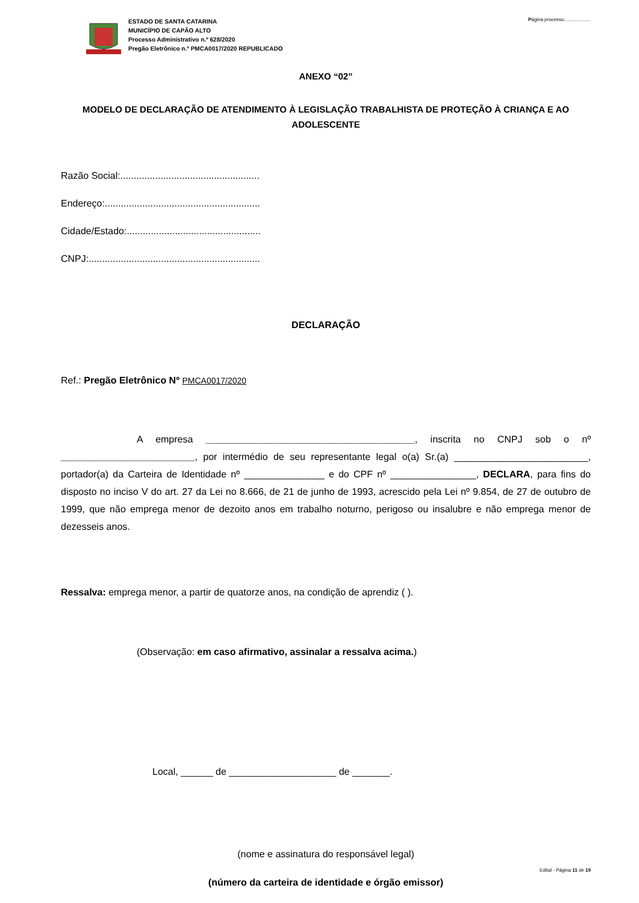ESTADO DE SANTA CATARINA
MUNICÍPIO DE CAPÃO ALTO
Processo Administrativo n.º 628/2020
Pregão Eletrônico n.º PMCA0017/2020 REPUBLICADO
Página processo:...................
ANEXO “02”
MODELO DE DECLARAÇÃO DE ATENDIMENTO À LEGISLAÇÃO TRABALHISTA DE PROTEÇÃO À CRIANÇA E AO ADOLESCENTE
Razão Social:....................................................
Endereço:..........................................................
Cidade/Estado:..................................................
CNPJ:................................................................
DECLARAÇÃO
Ref.: Pregão Eletrônico Nº PMCA0017/2020
A empresa _______________________________________, inscrita no CNPJ sob o nº _________________________, por intermédio de seu representante legal o(a) Sr.(a) _________________________, portador(a) da Carteira de Identidade nº _______________ e do CPF nº ________________, DECLARA, para fins do disposto no inciso V do art. 27 da Lei no 8.666, de 21 de junho de 1993, acrescido pela Lei nº 9.854, de 27 de outubro de 1999, que não emprega menor de dezoito anos em trabalho noturno, perigoso ou insalubre e não emprega menor de dezesseis anos.
Ressalva: emprega menor, a partir de quatorze anos, na condição de aprendiz ( ).
(Observação: em caso afirmativo, assinalar a ressalva acima.)
Local, ______ de ____________________ de _______.
(nome e assinatura do responsável legal)
(número da carteira de identidade e órgão emissor)
Edital - Página 11 de 19